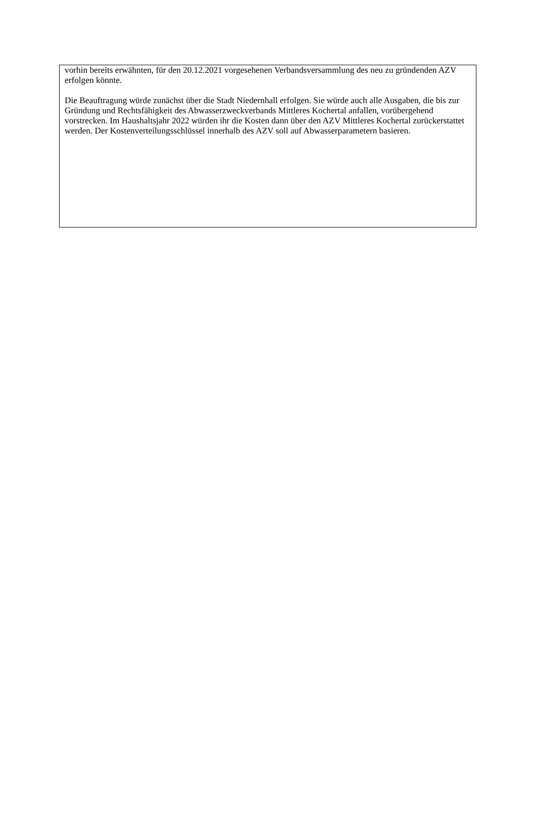vorhin bereits erwähnten, für den 20.12.2021 vorgesehenen Verbandsversammlung des neu zu gründenden AZV erfolgen könnte.
Die Beauftragung würde zunächst über die Stadt Niedernhall erfolgen. Sie würde auch alle Ausgaben, die bis zur Gründung und Rechtsfähigkeit des Abwasserzweckverbands Mittleres Kochertal anfallen, vorübergehend vorstrecken. Im Haushaltsjahr 2022 würden ihr die Kosten dann über den AZV Mittleres Kochertal zurückerstattet werden. Der Kostenverteilungsschlüssel innerhalb des AZV soll auf Abwasserparametern basieren.